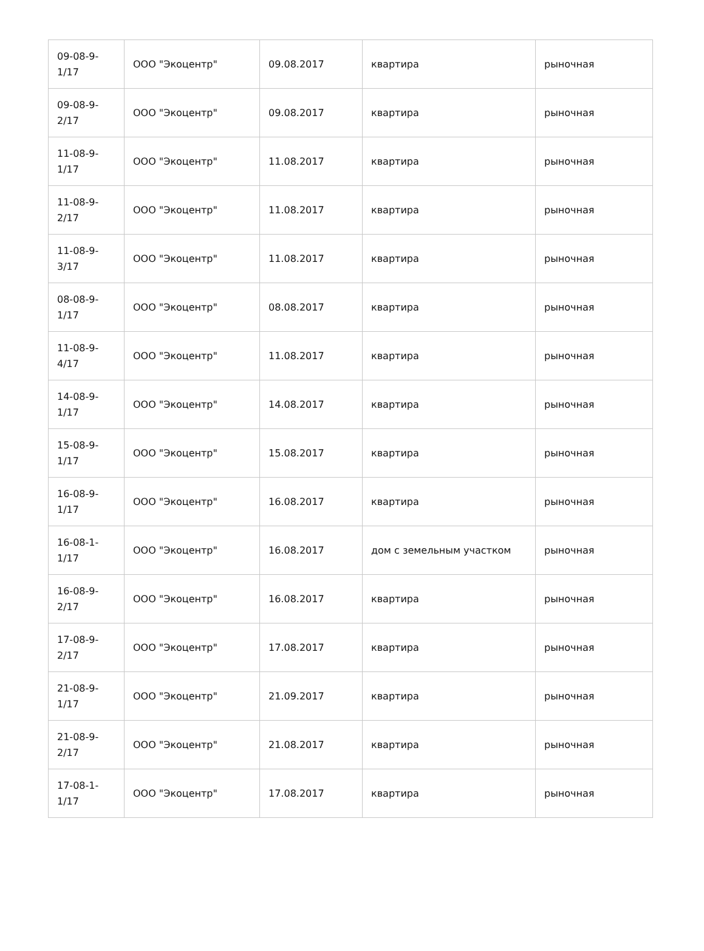| 09-08-9- 1/17 | ООО "Экоцентр" | 09.08.2017 | квартира | рыночная |
| 09-08-9- 2/17 | ООО "Экоцентр" | 09.08.2017 | квартира | рыночная |
| 11-08-9- 1/17 | ООО "Экоцентр" | 11.08.2017 | квартира | рыночная |
| 11-08-9- 2/17 | ООО "Экоцентр" | 11.08.2017 | квартира | рыночная |
| 11-08-9- 3/17 | ООО "Экоцентр" | 11.08.2017 | квартира | рыночная |
| 08-08-9- 1/17 | ООО "Экоцентр" | 08.08.2017 | квартира | рыночная |
| 11-08-9- 4/17 | ООО "Экоцентр" | 11.08.2017 | квартира | рыночная |
| 14-08-9- 1/17 | ООО "Экоцентр" | 14.08.2017 | квартира | рыночная |
| 15-08-9- 1/17 | ООО "Экоцентр" | 15.08.2017 | квартира | рыночная |
| 16-08-9- 1/17 | ООО "Экоцентр" | 16.08.2017 | квартира | рыночная |
| 16-08-1- 1/17 | ООО "Экоцентр" | 16.08.2017 | дом с земельным участком | рыночная |
| 16-08-9- 2/17 | ООО "Экоцентр" | 16.08.2017 | квартира | рыночная |
| 17-08-9- 2/17 | ООО "Экоцентр" | 17.08.2017 | квартира | рыночная |
| 21-08-9- 1/17 | ООО "Экоцентр" | 21.09.2017 | квартира | рыночная |
| 21-08-9- 2/17 | ООО "Экоцентр" | 21.08.2017 | квартира | рыночная |
| 17-08-1- 1/17 | ООО "Экоцентр" | 17.08.2017 | квартира | рыночная |